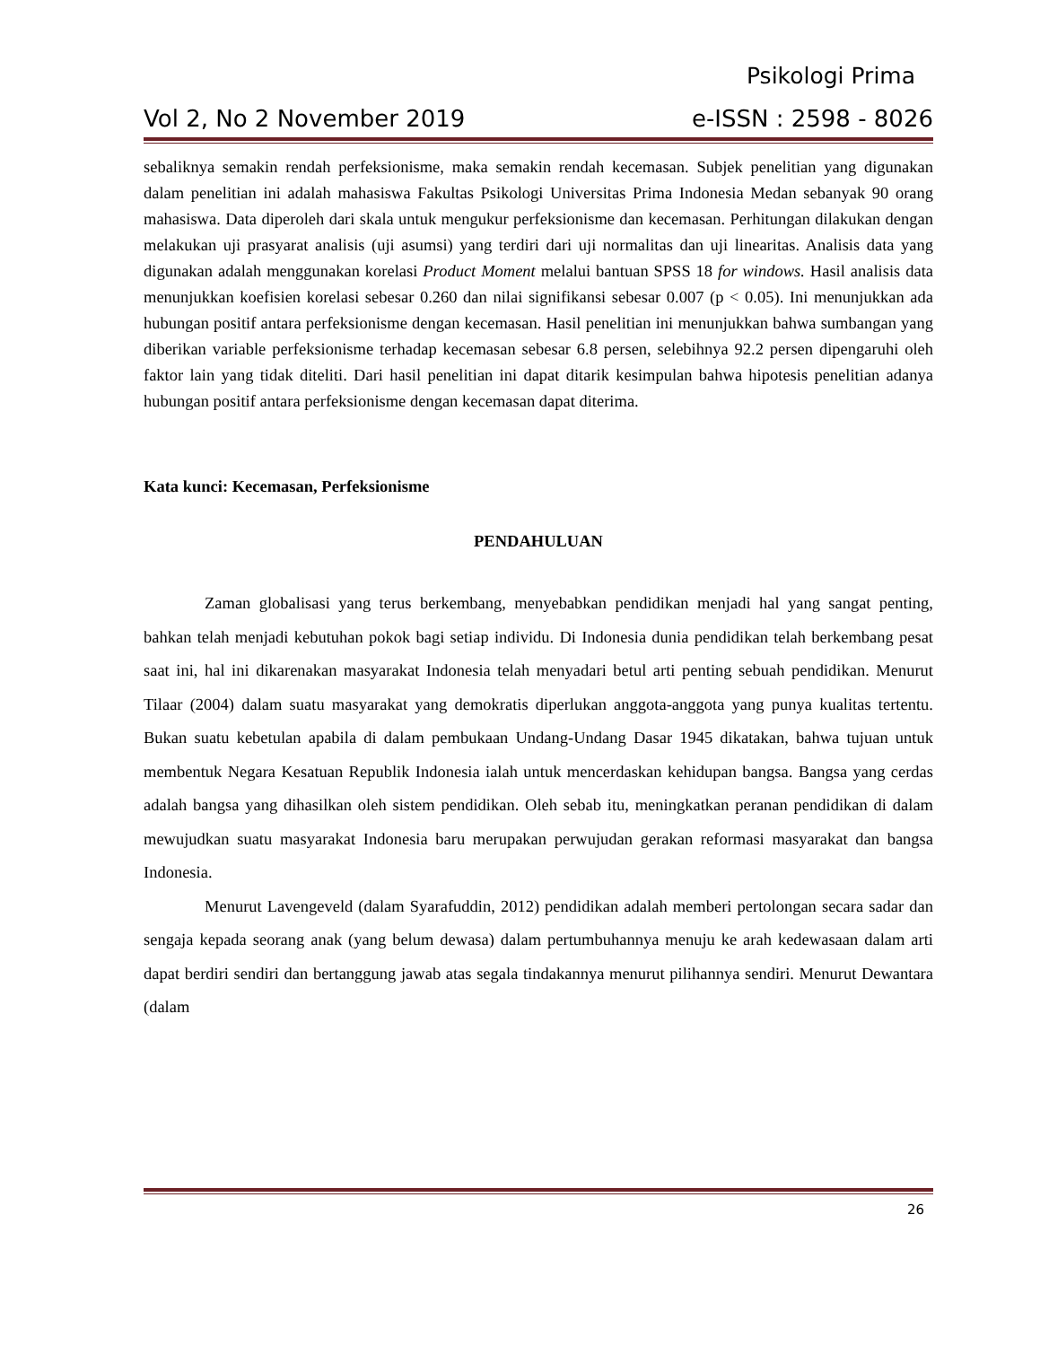Psikologi Prima
Vol 2, No 2 November 2019 e-ISSN : 2598 - 8026
sebaliknya semakin rendah perfeksionisme, maka semakin rendah kecemasan. Subjek penelitian yang digunakan dalam penelitian ini adalah mahasiswa Fakultas Psikologi Universitas Prima Indonesia Medan sebanyak 90 orang mahasiswa. Data diperoleh dari skala untuk mengukur perfeksionisme dan kecemasan. Perhitungan dilakukan dengan melakukan uji prasyarat analisis (uji asumsi) yang terdiri dari uji normalitas dan uji linearitas. Analisis data yang digunakan adalah menggunakan korelasi Product Moment melalui bantuan SPSS 18 for windows. Hasil analisis data menunjukkan koefisien korelasi sebesar 0.260 dan nilai signifikansi sebesar 0.007 (p < 0.05). Ini menunjukkan ada hubungan positif antara perfeksionisme dengan kecemasan. Hasil penelitian ini menunjukkan bahwa sumbangan yang diberikan variable perfeksionisme terhadap kecemasan sebesar 6.8 persen, selebihnya 92.2 persen dipengaruhi oleh faktor lain yang tidak diteliti. Dari hasil penelitian ini dapat ditarik kesimpulan bahwa hipotesis penelitian adanya hubungan positif antara perfeksionisme dengan kecemasan dapat diterima.
Kata kunci: Kecemasan, Perfeksionisme
PENDAHULUAN
Zaman globalisasi yang terus berkembang, menyebabkan pendidikan menjadi hal yang sangat penting, bahkan telah menjadi kebutuhan pokok bagi setiap individu. Di Indonesia dunia pendidikan telah berkembang pesat saat ini, hal ini dikarenakan masyarakat Indonesia telah menyadari betul arti penting sebuah pendidikan. Menurut Tilaar (2004) dalam suatu masyarakat yang demokratis diperlukan anggota-anggota yang punya kualitas tertentu. Bukan suatu kebetulan apabila di dalam pembukaan Undang-Undang Dasar 1945 dikatakan, bahwa tujuan untuk membentuk Negara Kesatuan Republik Indonesia ialah untuk mencerdaskan kehidupan bangsa. Bangsa yang cerdas adalah bangsa yang dihasilkan oleh sistem pendidikan. Oleh sebab itu, meningkatkan peranan pendidikan di dalam mewujudkan suatu masyarakat Indonesia baru merupakan perwujudan gerakan reformasi masyarakat dan bangsa Indonesia.
Menurut Lavengeveld (dalam Syarafuddin, 2012) pendidikan adalah memberi pertolongan secara sadar dan sengaja kepada seorang anak (yang belum dewasa) dalam pertumbuhannya menuju ke arah kedewasaan dalam arti dapat berdiri sendiri dan bertanggung jawab atas segala tindakannya menurut pilihannya sendiri. Menurut Dewantara (dalam
26